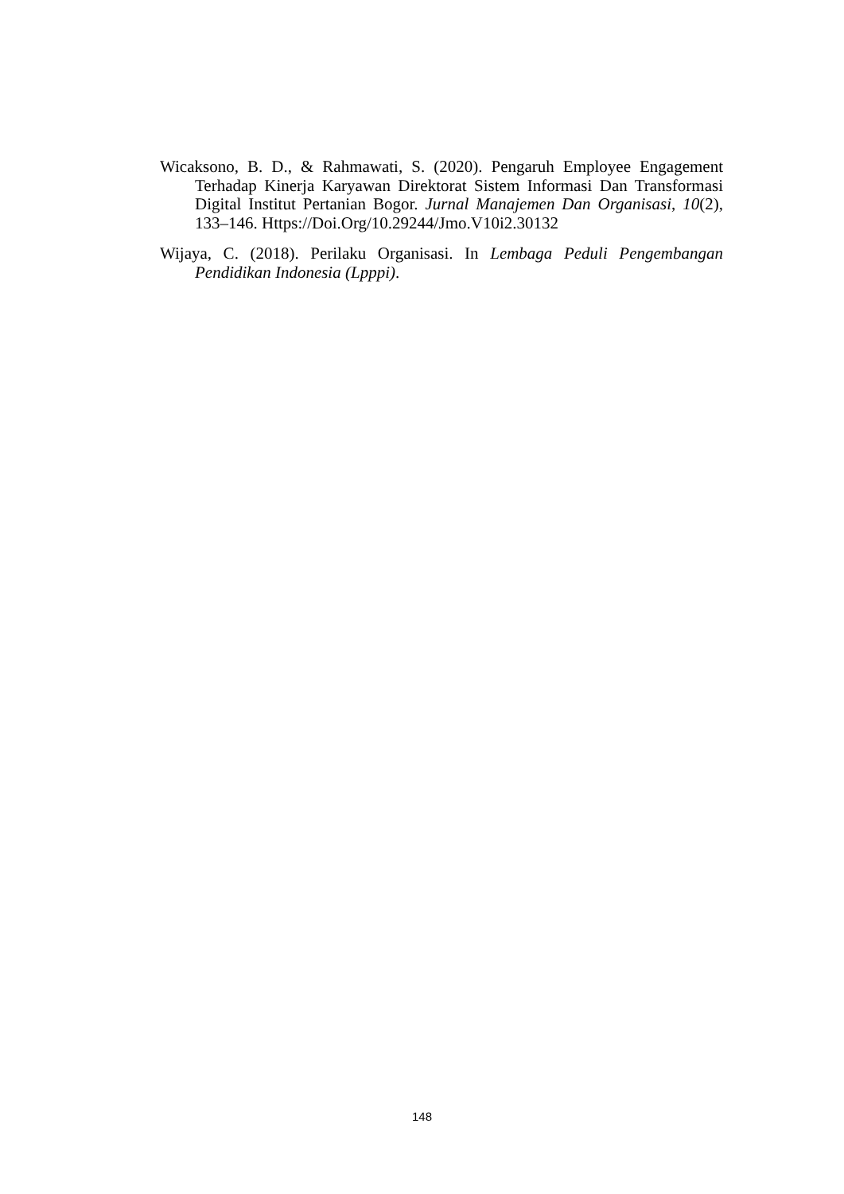Wicaksono, B. D., & Rahmawati, S. (2020). Pengaruh Employee Engagement Terhadap Kinerja Karyawan Direktorat Sistem Informasi Dan Transformasi Digital Institut Pertanian Bogor. Jurnal Manajemen Dan Organisasi, 10(2), 133–146. Https://Doi.Org/10.29244/Jmo.V10i2.30132
Wijaya, C. (2018). Perilaku Organisasi. In Lembaga Peduli Pengembangan Pendidikan Indonesia (Lpppi).
148